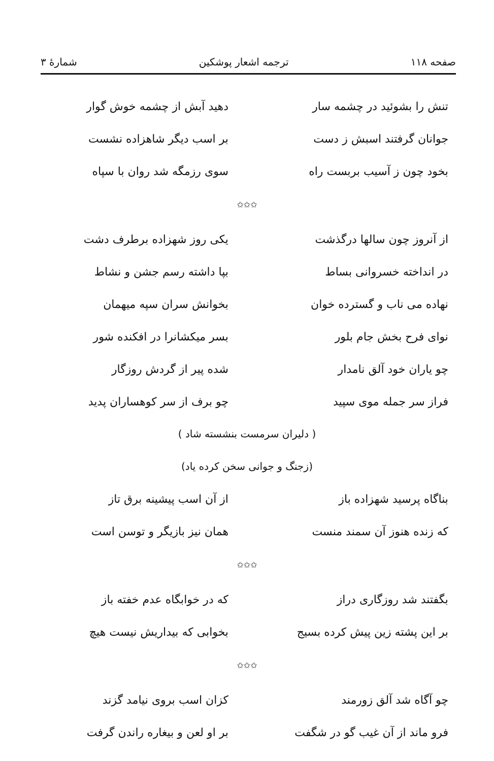صفحه ۱۱۸ ترجمه اشعار پوشکین شمارهٔ ۳
تنش را بشوئید در چشمه سار دهید آبش از چشمه خوش گوار
جوانان گرفتند اسبش ز دست بر اسب دیگر شاهزاده نشست
بخود چون ز آسیب بربست راه سوی رزمگه شد روان با سپاه
✩✩✩
از آنروز چون سالها درگذشت یکی روز شهزاده برطرف دشت
در انداخته خسروانی بساط بپا داشته رسم جشن و نشاط
نهاده می ناب و گسترده خوان بخوانش سران سپه میهمان
نوای فرح بخش جام بلور بسر میکشانرا در افکنده شور
چو یاران خود آلق نامدار شده پیر از گردش روزگار
فراز سر جمله موی سپید چو برف از سر کوهساران پدید
( دلیران سرمست بنشسته شاد )
(زجنگ و جوانی سخن کرده یاد)
بناگاه پرسید شهزاده باز از آن اسب پیشینه برق تاز
که زنده هنوز آن سمند منست همان نیز بازیگر و توسن است
✩✩✩
بگفتند شد روزگاری دراز که در خوابگاه عدم خفته باز
بر این پشته زین پیش کرده بسیج بخوابی که بیداریش نیست هیچ
✩✩✩
چو آگاه شد آلق زورمند کزان اسب بروی نیامد گزند
فرو ماند از آن غیب گو در شگفت بر او لعن و بیغاره راندن گرفت